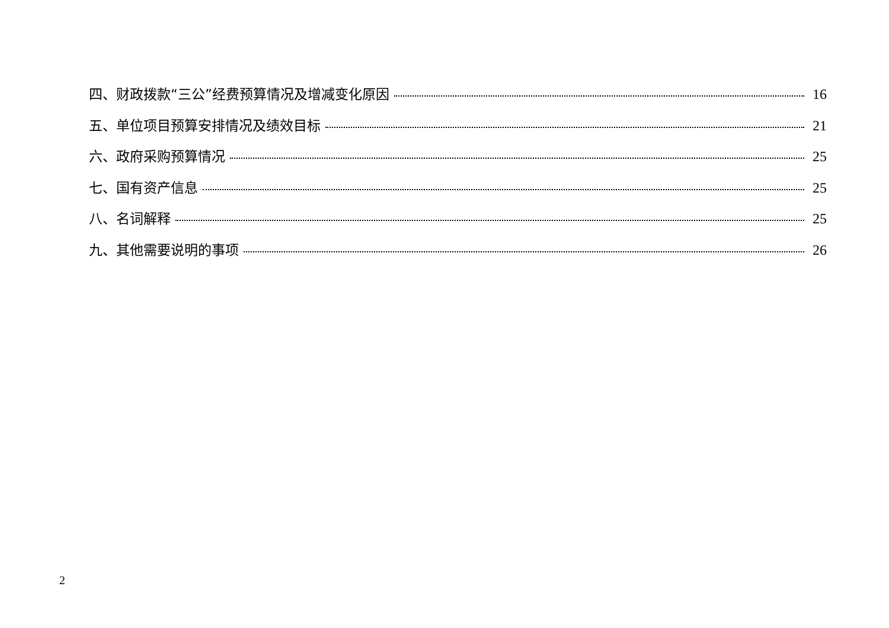四、财政拨款“三公”经费预算情况及增减变化原因 16
五、单位项目预算安排情况及绩效目标 21
六、政府采购预算情况 25
七、国有资产信息 25
八、名词解释 25
九、其他需要说明的事项 26
2